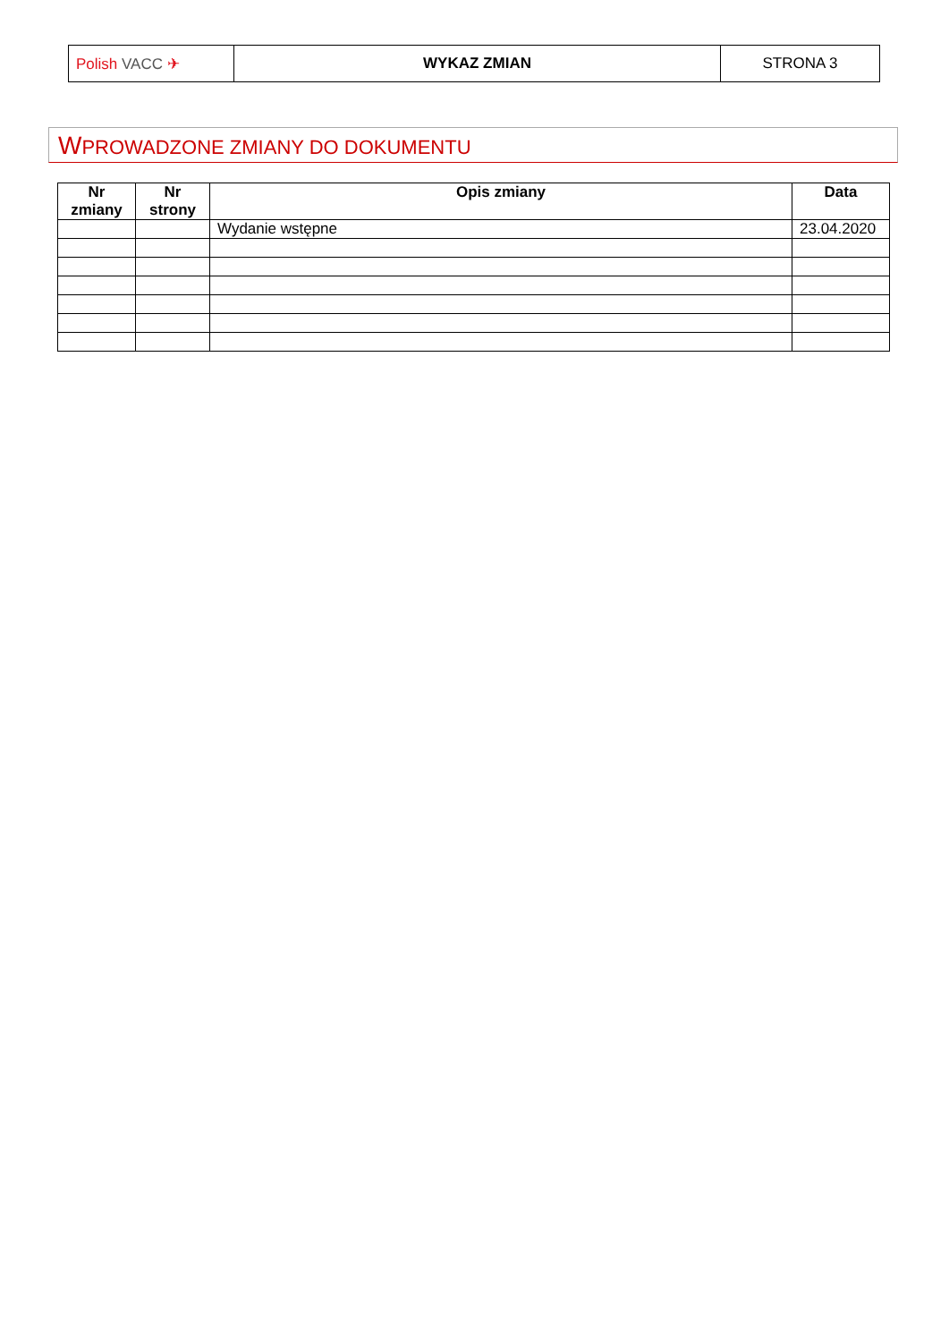| Polish VACC ✈ | WYKAZ ZMIAN | STRONA 3 |
WPROWADZONE ZMIANY DO DOKUMENTU
| Nr zmiany | Nr strony | Opis zmiany | Data |
| --- | --- | --- | --- |
| | | Wydanie wstępne | 23.04.2020 |